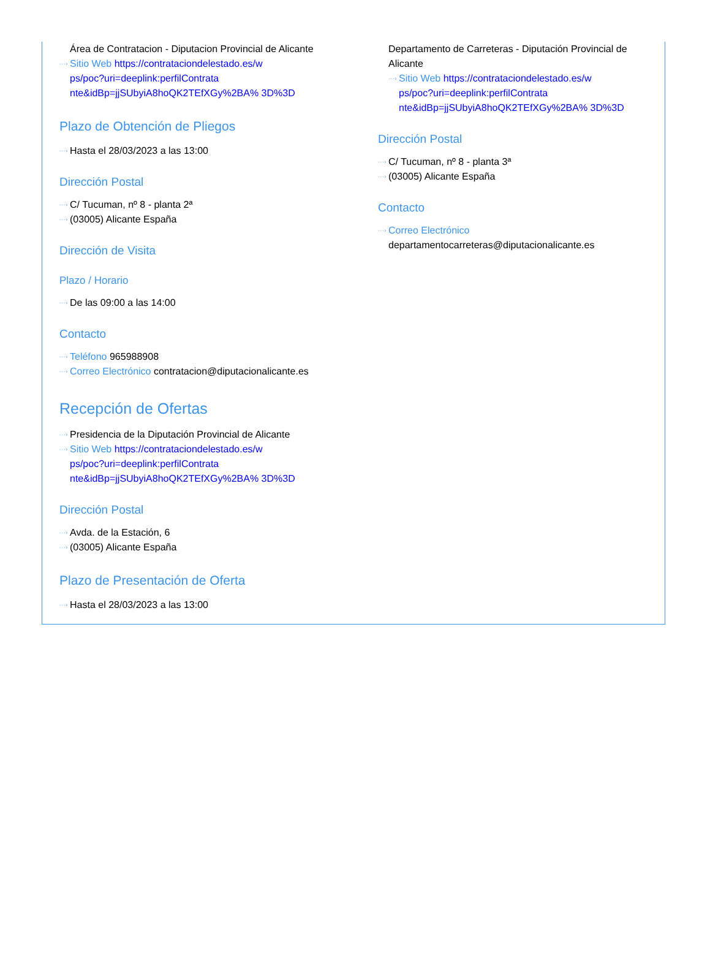Área de Contratacion - Diputacion Provincial de Alicante
···› Sitio Web https://contrataciondelestado.es/w
ps/poc?uri=deeplink:perfilContrata
nte&idBp=jjSUbyiA8hoQK2TEfXGy%2BA% 3D%3D
Plazo de Obtención de Pliegos
···› Hasta el 28/03/2023 a las 13:00
Dirección Postal
···› C/ Tucuman, nº 8 - planta 2ª
···› (03005) Alicante España
Dirección de Visita
Plazo / Horario
···› De las 09:00 a las 14:00
Contacto
···› Teléfono 965988908
···› Correo Electrónico contratacion@diputacionalicante.es
Recepción de Ofertas
···› Presidencia de la Diputación Provincial de Alicante
···› Sitio Web https://contrataciondelestado.es/w
ps/poc?uri=deeplink:perfilContrata
nte&idBp=jjSUbyiA8hoQK2TEfXGy%2BA% 3D%3D
Dirección Postal
···› Avda. de la Estación, 6
···› (03005) Alicante España
Plazo de Presentación de Oferta
···› Hasta el 28/03/2023 a las 13:00
Departamento de Carreteras - Diputación Provincial de Alicante
···› Sitio Web https://contrataciondelestado.es/w
ps/poc?uri=deeplink:perfilContrata
nte&idBp=jjSUbyiA8hoQK2TEfXGy%2BA% 3D%3D
Dirección Postal
···› C/ Tucuman, nº 8 - planta 3ª
···› (03005) Alicante España
Contacto
···› Correo Electrónico
departamentocarreteras@diputacionalicante.es